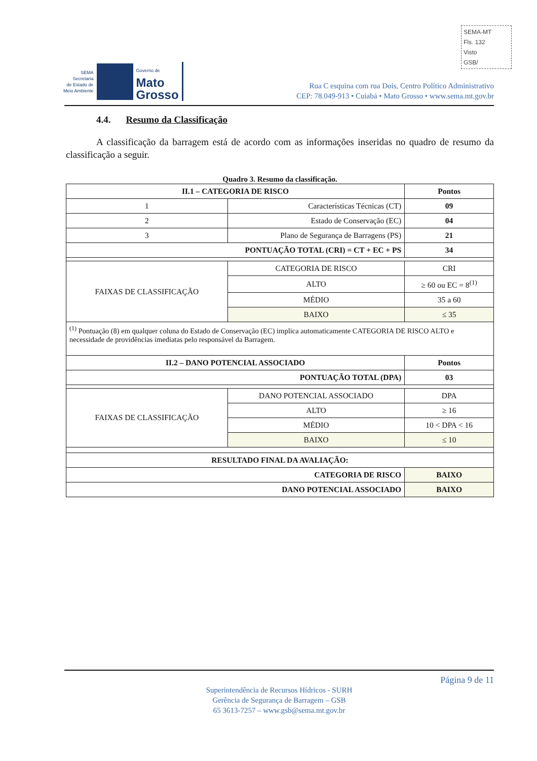SEMA-MT
Fls. 132
Visto
GSB/
SEMA
Secretaria
de Estado de
Meio Ambiente
Governo de
Mato
Grosso
Rua C esquina com rua Dois, Centro Político Administrativo
CEP: 78.049-913 • Cuiabá • Mato Grosso • www.sema.mt.gov.br
4.4. Resumo da Classificação
A classificação da barragem está de acordo com as informações inseridas no quadro de resumo da classificação a seguir.
Quadro 3. Resumo da classificação.
| II.1 – CATEGORIA DE RISCO | | | Pontos |
| --- | --- | --- | --- |
| 1 | Características Técnicas (CT) | | 09 |
| 2 | Estado de Conservação (EC) | | 04 |
| 3 | Plano de Segurança de Barragens (PS) | | 21 |
| PONTUAÇÃO TOTAL (CRI) = CT + EC + PS | | | 34 |
| FAIXAS DE CLASSIFICAÇÃO | CATEGORIA DE RISCO | CRI | |
| | ALTO | ≥ 60 ou EC = 8<sup>(1)</sup> | |
| | MÉDIO | 35 a 60 | |
| | BAIXO | ≤ 35 | |
| <sup>(1)</sup> Pontuação (8) em qualquer coluna do Estado de Conservação (EC) implica automaticamente CATEGORIA DE RISCO ALTO e necessidade de providências imediatas pelo responsável da Barragem. | | | |
| II.2 – DANO POTENCIAL ASSOCIADO | | | Pontos |
| PONTUAÇÃO TOTAL (DPA) | | | 03 |
| FAIXAS DE CLASSIFICAÇÃO | DANO POTENCIAL ASSOCIADO | | DPA |
| | ALTO | | ≥ 16 |
| | MÉDIO | | 10 < DPA < 16 |
| | BAIXO | | ≤ 10 |
| RESULTADO FINAL DA AVALIAÇÃO: | | | |
| CATEGORIA DE RISCO | | | BAIXO |
| DANO POTENCIAL ASSOCIADO | | | BAIXO |
Página 9 de 11
Superintendência de Recursos Hídricos - SURH
Gerência de Segurança de Barragem – GSB
65 3613-7257 – www.gsb@sema.mt.gov.br